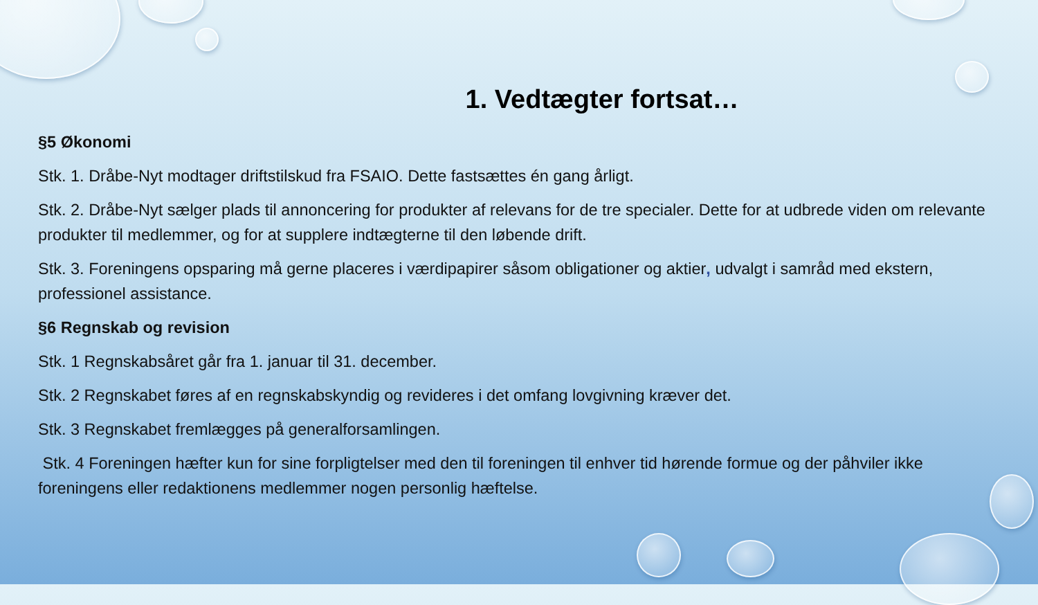1. Vedtægter fortsat…
§5 Økonomi
Stk. 1. Dråbe-Nyt modtager driftstilskud fra FSAIO. Dette fastsættes én gang årligt.
Stk. 2. Dråbe-Nyt sælger plads til annoncering for produkter af relevans for de tre specialer. Dette for at udbrede viden om relevante produkter til medlemmer, og for at supplere indtægterne til den løbende drift.
Stk. 3. Foreningens opsparing må gerne placeres i værdipapirer såsom obligationer og aktier, udvalgt i samråd med ekstern, professionel assistance.
§6 Regnskab og revision
Stk. 1 Regnskabsåret går fra 1. januar til 31. december.
Stk. 2 Regnskabet føres af en regnskabskyndig og revideres i det omfang lovgivning kræver det.
Stk. 3 Regnskabet fremlægges på generalforsamlingen.
Stk. 4 Foreningen hæfter kun for sine forpligtelser med den til foreningen til enhver tid hørende formue og der påhviler ikke foreningens eller redaktionens medlemmer nogen personlig hæftelse.